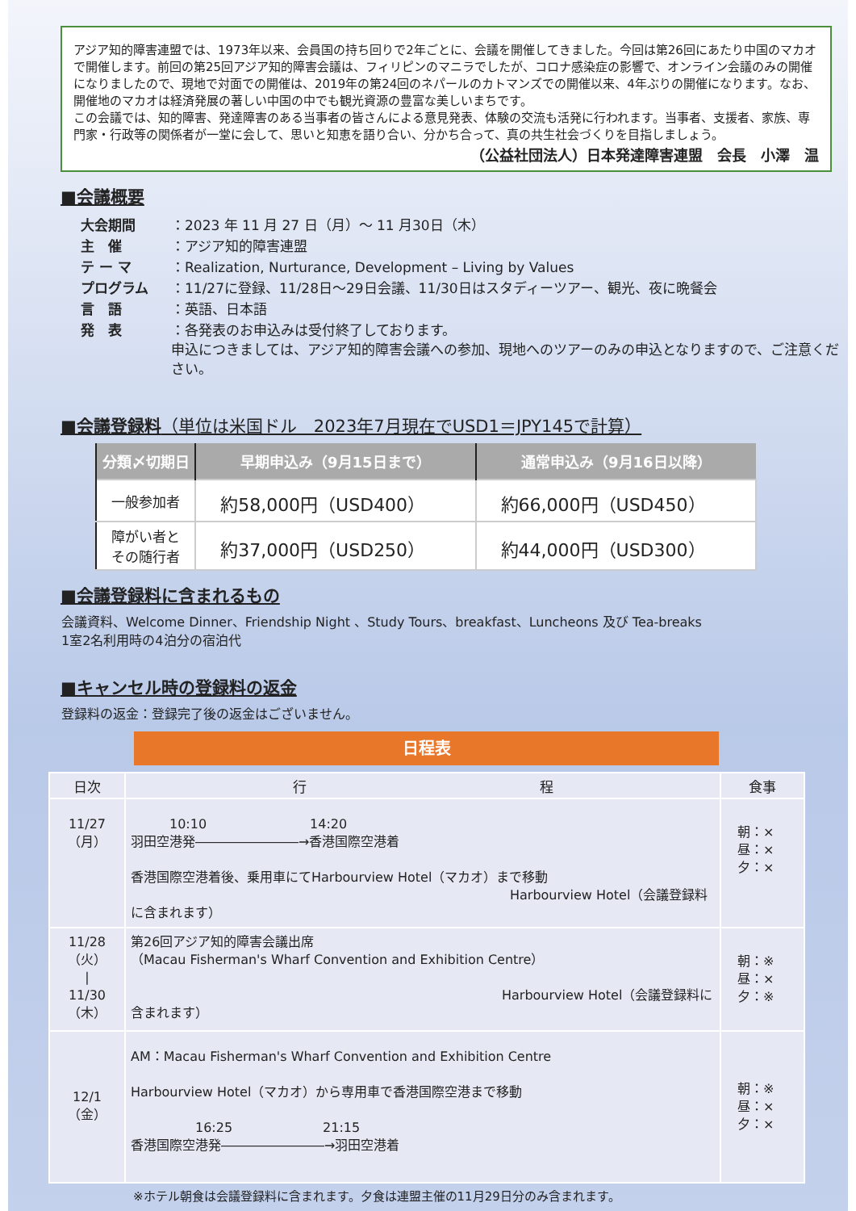アジア知的障害連盟では、1973年以来、会員国の持ち回りで2年ごとに、会議を開催してきました。今回は第26回にあたり中国のマカオで開催します。前回の第25回アジア知的障害会議は、フィリピンのマニラでしたが、コロナ感染症の影響で、オンライン会議のみの開催になりましたので、現地で対面での開催は、2019年の第24回のネパールのカトマンズでの開催以来、4年ぶりの開催になります。なお、開催地のマカオは経済発展の著しい中国の中でも観光資源の豊富な美しいまちです。
この会議では、知的障害、発達障害のある当事者の皆さんによる意見発表、体験の交流も活発に行われます。当事者、支援者、家族、専門家・行政等の関係者が一堂に会して、思いと知恵を語り合い、分かち合って、真の共生社会づくりを目指しましょう。
（公益社団法人）日本発達障害連盟　会長　小澤　温
■会議概要
| 大会期間 | ：2023 年 11 月 27 日（月）～ 11 月30日（木） |
| 主 催 | ：アジア知的障害連盟 |
| テ ー マ | ：Realization, Nurturance, Development – Living by Values |
| プログラム | ：11/27に登録、11/28日～29日会議、11/30日はスタディーツアー、観光、夜に晩餐会 |
| 言 語 | ：英語、日本語 |
| 発 表 | ：各発表のお申込みは受付終了しております。 申込につきましては、アジア知的障害会議への参加、現地へのツアーのみの申込となりますので、ご注意ください。 |
■会議登録料（単位は米国ドル　2023年7月現在でUSD1＝JPY145で計算）
| 分類〆切期日 | 早期申込み（9月15日まで） | 通常申込み（9月16日以降） |
| --- | --- | --- |
| 一般参加者 | 約58,000円（USD400） | 約66,000円（USD450） |
| 障がい者と その随行者 | 約37,000円（USD250） | 約44,000円（USD300） |
■会議登録料に含まれるもの
会議資料、Welcome Dinner、Friendship Night 、Study Tours、breakfast、Luncheons 及び Tea-breaks
1室2名利用時の4泊分の宿泊代
■キャンセル時の登録料の返金
登録料の返金：登録完了後の返金はございません。
日程表
| 日次 | 行 程 | 食事 |
| --- | --- | --- |
| 11/27 （月） | 10:10 14:20 羽田空港発――――――――→香港国際空港着 香港国際空港着後、乗用車にてHarbourview Hotel（マカオ）まで移動 Harbourview Hotel（会議登録料に含まれます） | 朝：× 昼：× 夕：× |
| 11/28 （火） / 11/30 （木） | 第26回アジア知的障害会議出席 （Macau Fisherman's Wharf Convention and Exhibition Centre） Harbourview Hotel（会議登録料に含まれます） | 朝：※ 昼：× 夕：※ |
| 12/1 （金） | AM：Macau Fisherman's Wharf Convention and Exhibition Centre Harbourview Hotel（マカオ）から専用車で香港国際空港まで移動 16:25 21:15 香港国際空港発――――――――→羽田空港着 | 朝：※ 昼：× 夕：× |
※ホテル朝食は会議登録料に含まれます。夕食は連盟主催の11月29日分のみ含まれます。